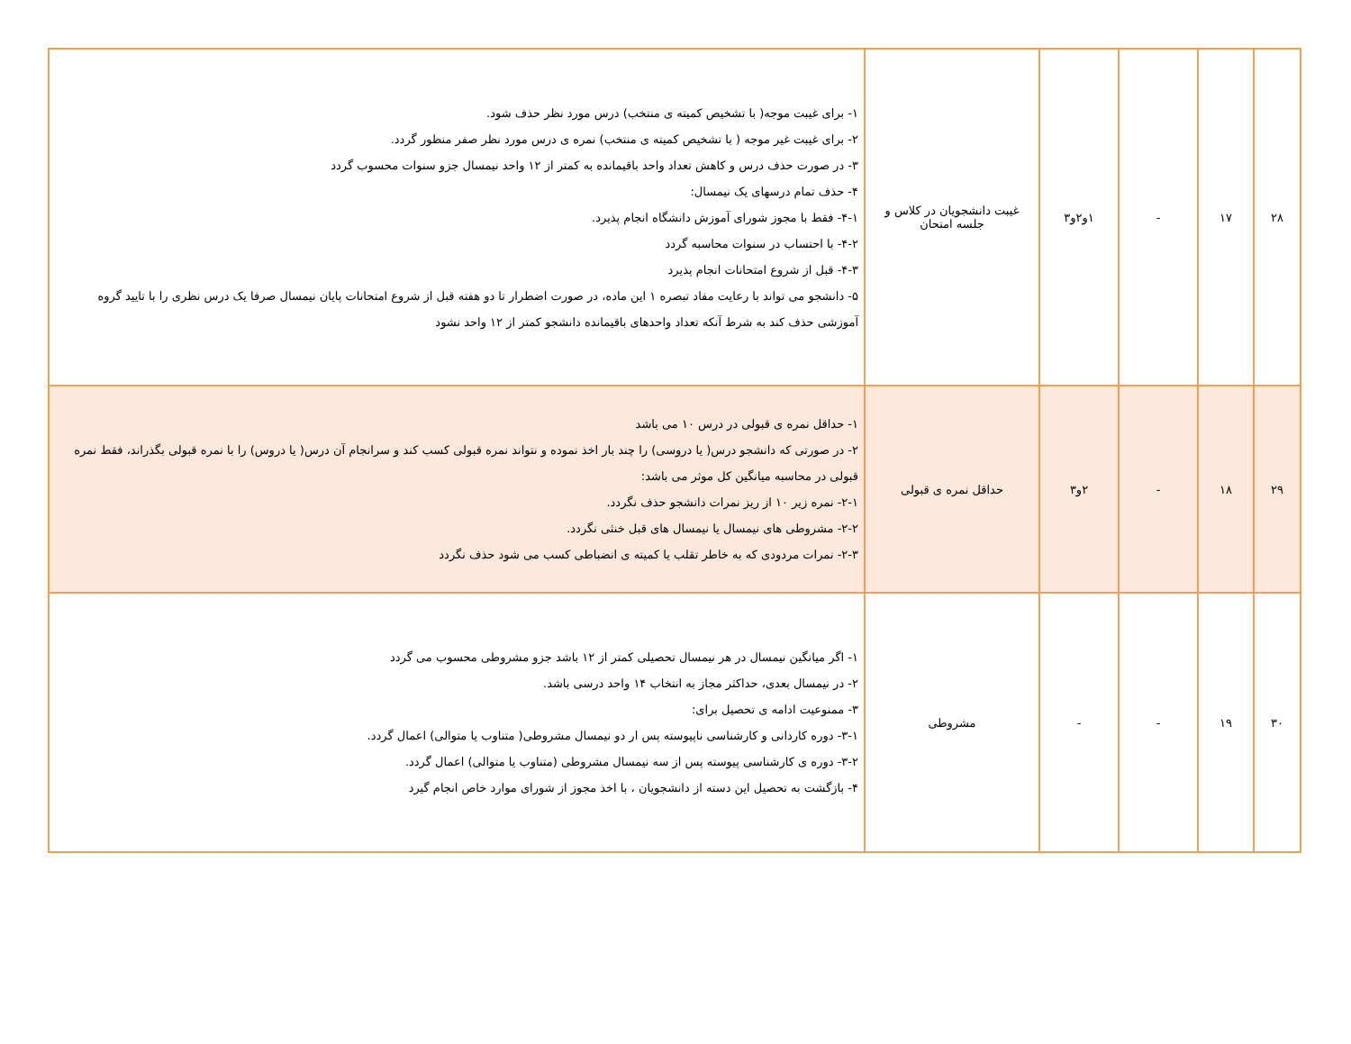| ۲۸ | ۱۷ | - | ۱و۲و۳ | غیبت دانشجویان در کلاس و جلسه امتحان | ۱- برای غیبت موجه( با تشخیص کمیته ی منتخب) درس مورد نظر حذف شود. ۲- برای غیبت غیر موجه ( با تشخیص کمیته ی منتخب) نمره ی درس مورد نظر صفر منظور گردد. ۳- در صورت حذف درس و کاهش تعداد واحد باقیمانده به کمتر از ۱۲ واحد نیمسال جزو سنوات محسوب گردد ۴- حذف تمام درسهای یک نیمسال: ۴-۱- فقط با مجوز شورای آموزش دانشگاه انجام پذیرد. ۴-۲- با احتساب در سنوات محاسبه گردد ۴-۳- قبل از شروع امتحانات انجام پذیرد ۵- دانشجو می تواند با رعایت مفاد تبصره ۱ این ماده، در صورت اضطرار تا دو هفته قبل از شروع امتحانات پایان نیمسال صرفا یک درس نظری را با تایید گروه آموزشی حذف کند به شرط آنکه تعداد واحدهای باقیمانده دانشجو کمتر از ۱۲ واحد نشود |
| ۲۹ | ۱۸ | - | ۲و۳ | حداقل نمره ی قبولی | ۱- حداقل نمره ی قبولی در درس ۱۰ می باشد ۲- در صورتی که دانشجو درس( یا دروسی) را چند بار اخذ نموده و نتواند نمره قبولی کسب کند و سرانجام آن درس( یا دروس) را با نمره قبولی بگذراند، فقط نمره قبولی در محاسبه میانگین کل موثر می باشد: ۲-۱- نمره زیر ۱۰ از ریز نمرات دانشجو حذف نگردد. ۲-۲- مشروطی های نیمسال یا نیمسال های قبل خنثی نگردد. ۲-۳- نمرات مردودی که به خاطر تقلب یا کمیته ی انضباطی کسب می شود حذف نگردد |
| ۳۰ | ۱۹ | - | - | مشروطی | ۱- اگر میانگین نیمسال در هر نیمسال تحصیلی کمتر از ۱۲ باشد جزو مشروطی محسوب می گردد ۲- در نیمسال بعدی، حداکثر مجاز به انتخاب ۱۴ واحد درسی باشد. ۳- ممنوعیت ادامه ی تحصیل برای: ۳-۱- دوره کاردانی و کارشناسی ناپیوسته پس ار دو نیمسال مشروطی( متناوب یا متوالی) اعمال گردد. ۳-۲- دوره ی کارشناسی پیوسته پس از سه نیمسال مشروطی (متناوب یا متوالی) اعمال گردد. ۴- بازگشت به تحصیل این دسته از دانشجویان ، با اخذ مجوز از شورای موارد خاص انجام گیرد |